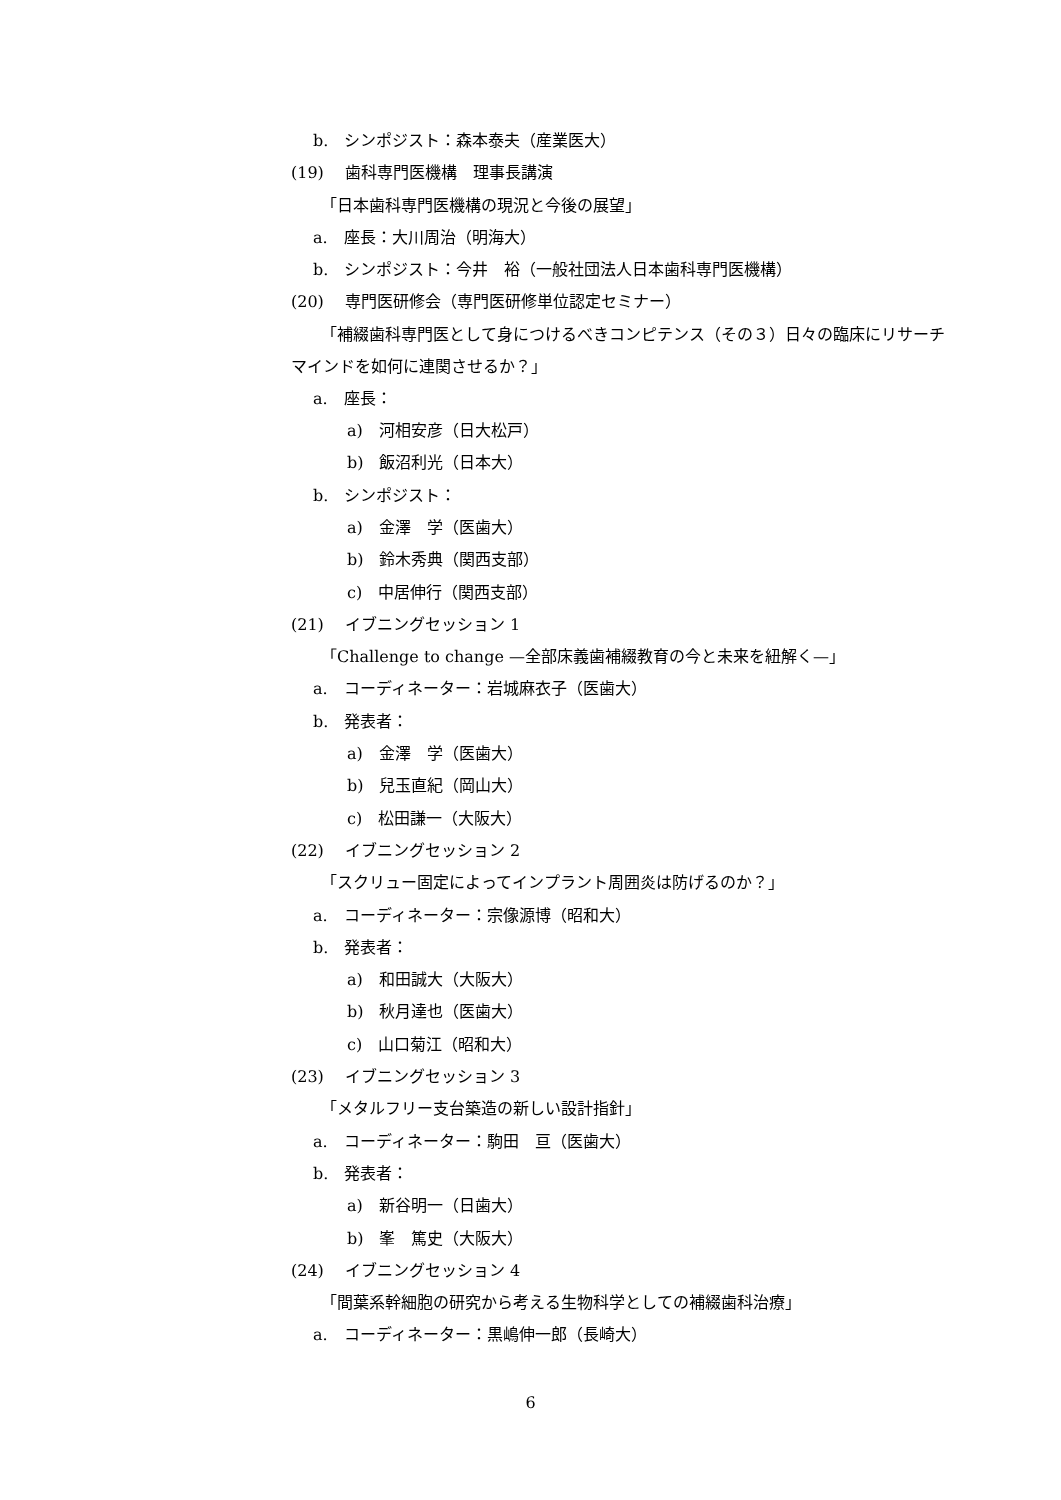b.　シンポジスト：森本泰夫（産業医大）
(19)　 歯科専門医機構　理事長講演
「日本歯科専門医機構の現況と今後の展望」
a.　座長：大川周治（明海大）
b.　シンポジスト：今井　裕（一般社団法人日本歯科専門医機構）
(20)　 専門医研修会（専門医研修単位認定セミナー）
「補綴歯科専門医として身につけるべきコンピテンス（その３）日々の臨床にリサーチマインドを如何に連関させるか？」
a.　座長：
a)　河相安彦（日大松戸）
b)　飯沼利光（日本大）
b.　シンポジスト：
a)　金澤　学（医歯大）
b)　鈴木秀典（関西支部）
c)　中居伸行（関西支部）
(21)　 イブニングセッション 1
「Challenge to change —全部床義歯補綴教育の今と未来を紐解く—」
a.　コーディネーター：岩城麻衣子（医歯大）
b.　発表者：
a)　金澤　学（医歯大）
b)　兒玉直紀（岡山大）
c)　松田謙一（大阪大）
(22)　 イブニングセッション 2
「スクリュー固定によってインプラント周囲炎は防げるのか？」
a.　コーディネーター：宗像源博（昭和大）
b.　発表者：
a)　和田誠大（大阪大）
b)　秋月達也（医歯大）
c)　山口菊江（昭和大）
(23)　 イブニングセッション 3
「メタルフリー支台築造の新しい設計指針」
a.　コーディネーター：駒田　亘（医歯大）
b.　発表者：
a)　新谷明一（日歯大）
b)　峯　篤史（大阪大）
(24)　 イブニングセッション 4
「間葉系幹細胞の研究から考える生物科学としての補綴歯科治療」
a.　コーディネーター：黒嶋伸一郎（長崎大）
6